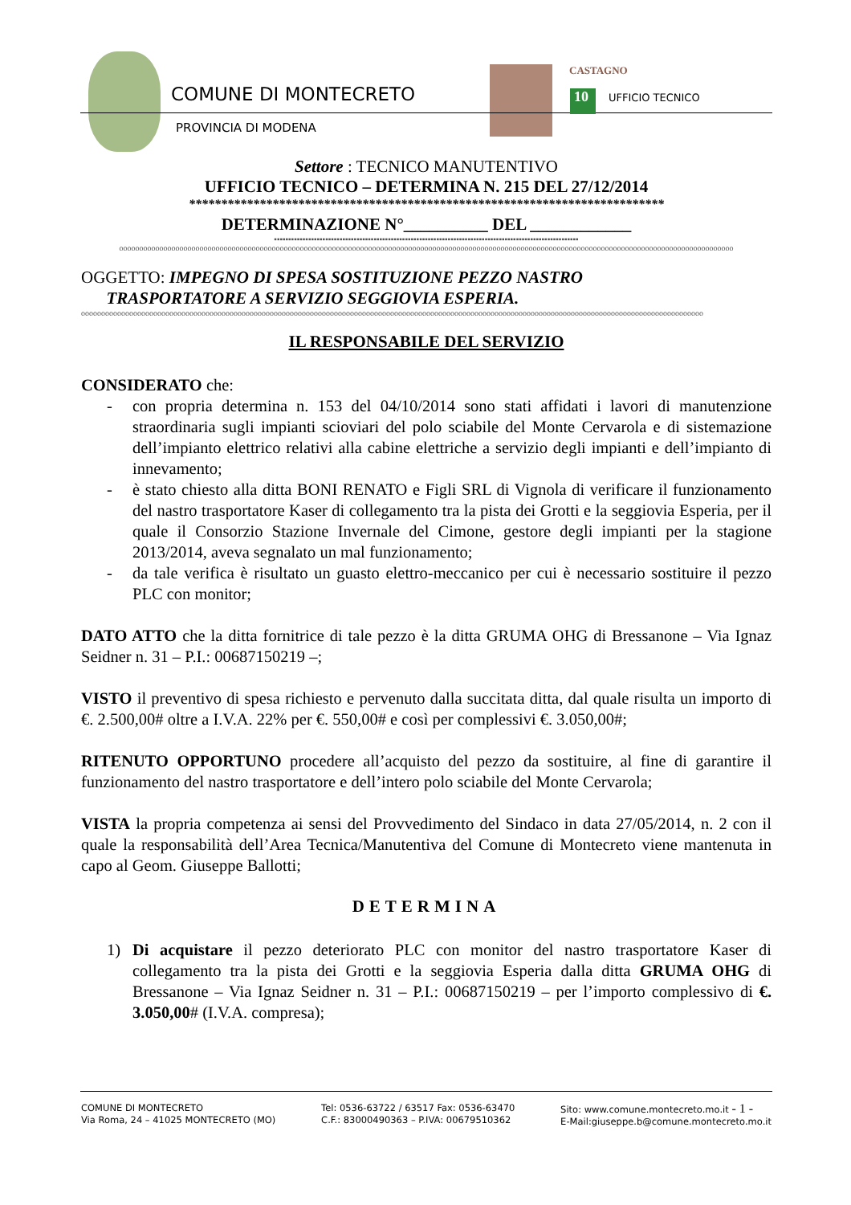COMUNE DI MONTECRETO
PROVINCIA DI MODENA
CASTAGNO
10 UFFICIO TECNICO
Settore : TECNICO MANUTENTIVO
UFFICIO TECNICO – DETERMINA N. 215 DEL 27/12/2014
**************************************************************************
DETERMINAZIONE N°__________ DEL ____________
▪▪▪▪▪▪▪▪▪▪▪▪▪▪▪▪▪▪▪▪▪▪▪▪▪▪▪▪▪▪▪▪▪▪▪▪▪▪▪▪▪▪▪▪▪▪▪▪▪▪▪▪▪▪▪▪▪▪▪▪▪▪▪▪▪▪▪▪▪▪▪▪▪▪▪▪▪▪▪▪▪▪▪▪▪▪▪▪▪▪▪▪▪▪▪▪▪▪▪▪▪▪▪▪▪▪▪
ooooooooooooooooooooooooooooooooooooooooooooooooooooooooooooooooooooooooooooooooooooooooooooooooooooooooooooooooooooooooooooooooooooooooooooooooooooooooo
OGGETTO: IMPEGNO DI SPESA SOSTITUZIONE PEZZO NASTRO
TRASPORTATORE A SERVIZIO SEGGIOVIA ESPERIA.
ooooooooooooooooooooooooooooooooooooooooooooooooooooooooooooooooooooooooooooooooooooooooooooooooooooooooooooooooooooooooooooooooooooooooooooooooooooooooooo
IL RESPONSABILE DEL SERVIZIO
CONSIDERATO che:
- con propria determina n. 153 del 04/10/2014 sono stati affidati i lavori di manutenzione straordinaria sugli impianti scioviari del polo sciabile del Monte Cervarola e di sistemazione dell’impianto elettrico relativi alla cabine elettriche a servizio degli impianti e dell’impianto di innevamento;
- è stato chiesto alla ditta BONI RENATO e Figli SRL di Vignola di verificare il funzionamento del nastro trasportatore Kaser di collegamento tra la pista dei Grotti e la seggiovia Esperia, per il quale il Consorzio Stazione Invernale del Cimone, gestore degli impianti per la stagione 2013/2014, aveva segnalato un mal funzionamento;
- da tale verifica è risultato un guasto elettro-meccanico per cui è necessario sostituire il pezzo PLC con monitor;
DATO ATTO che la ditta fornitrice di tale pezzo è la ditta GRUMA OHG di Bressanone – Via Ignaz Seidner n. 31 – P.I.: 00687150219 –;
VISTO il preventivo di spesa richiesto e pervenuto dalla succitata ditta, dal quale risulta un importo di €. 2.500,00# oltre a I.V.A. 22% per €. 550,00# e così per complessivi €. 3.050,00#;
RITENUTO OPPORTUNO procedere all’acquisto del pezzo da sostituire, al fine di garantire il funzionamento del nastro trasportatore e dell’intero polo sciabile del Monte Cervarola;
VISTA la propria competenza ai sensi del Provvedimento del Sindaco in data 27/05/2014, n. 2 con il quale la responsabilità dell’Area Tecnica/Manutentiva del Comune di Montecreto viene mantenuta in capo al Geom. Giuseppe Ballotti;
DETERMINA
1) Di acquistare il pezzo deteriorato PLC con monitor del nastro trasportatore Kaser di collegamento tra la pista dei Grotti e la seggiovia Esperia dalla ditta GRUMA OHG di Bressanone – Via Ignaz Seidner n. 31 – P.I.: 00687150219 – per l’importo complessivo di €. 3.050,00# (I.V.A. compresa);
COMUNE DI MONTECRETO
Via Roma, 24 – 41025 MONTECRETO (MO)
Tel: 0536-63722 / 63517 Fax: 0536-63470
C.F.: 83000490363 – P.IVA: 00679510362
Sito: www.comune.montecreto.mo.it - 1 -
E-Mail:giuseppe.b@comune.montecreto.mo.it